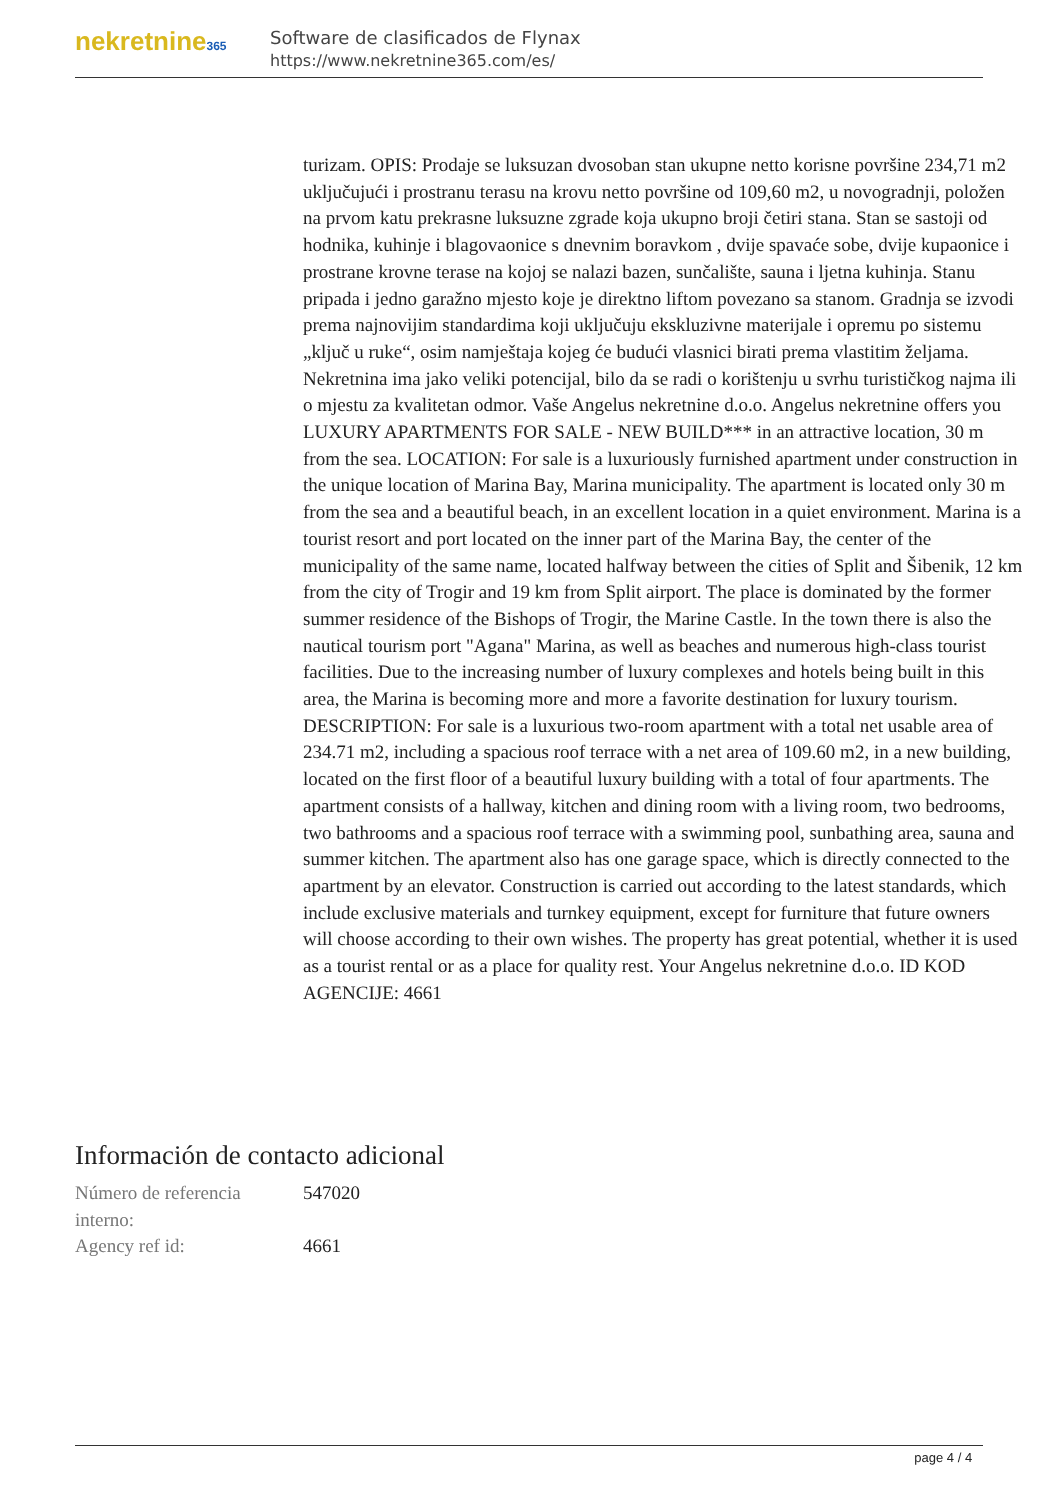nekretnine365
Software de clasificados de Flynax
https://www.nekretnine365.com/es/
turizam. OPIS: Prodaje se luksuzan dvosoban stan ukupne netto korisne površine 234,71 m2 uključujući i prostranu terasu na krovu netto površine od 109,60 m2, u novogradnji, položen na prvom katu prekrasne luksuzne zgrade koja ukupno broji četiri stana. Stan se sastoji od hodnika, kuhinje i blagovaonice s dnevnim boravkom , dvije spavaće sobe, dvije kupaonice i prostrane krovne terase na kojoj se nalazi bazen, sunčalište, sauna i ljetna kuhinja. Stanu pripada i jedno garažno mjesto koje je direktno liftom povezano sa stanom. Gradnja se izvodi prema najnovijim standardima koji uključuju ekskluzivne materijale i opremu po sistemu „ključ u ruke“, osim namještaja kojeg će budući vlasnici birati prema vlastitim željama. Nekretnina ima jako veliki potencijal, bilo da se radi o korištenju u svrhu turističkog najma ili o mjestu za kvalitetan odmor. Vaše Angelus nekretnine d.o.o. Angelus nekretnine offers you LUXURY APARTMENTS FOR SALE - NEW BUILD*** in an attractive location, 30 m from the sea. LOCATION: For sale is a luxuriously furnished apartment under construction in the unique location of Marina Bay, Marina municipality. The apartment is located only 30 m from the sea and a beautiful beach, in an excellent location in a quiet environment. Marina is a tourist resort and port located on the inner part of the Marina Bay, the center of the municipality of the same name, located halfway between the cities of Split and Šibenik, 12 km from the city of Trogir and 19 km from Split airport. The place is dominated by the former summer residence of the Bishops of Trogir, the Marine Castle. In the town there is also the nautical tourism port "Agana" Marina, as well as beaches and numerous high-class tourist facilities. Due to the increasing number of luxury complexes and hotels being built in this area, the Marina is becoming more and more a favorite destination for luxury tourism. DESCRIPTION: For sale is a luxurious two-room apartment with a total net usable area of 234.71 m2, including a spacious roof terrace with a net area of 109.60 m2, in a new building, located on the first floor of a beautiful luxury building with a total of four apartments. The apartment consists of a hallway, kitchen and dining room with a living room, two bedrooms, two bathrooms and a spacious roof terrace with a swimming pool, sunbathing area, sauna and summer kitchen. The apartment also has one garage space, which is directly connected to the apartment by an elevator. Construction is carried out according to the latest standards, which include exclusive materials and turnkey equipment, except for furniture that future owners will choose according to their own wishes. The property has great potential, whether it is used as a tourist rental or as a place for quality rest. Your Angelus nekretnine d.o.o. ID KOD AGENCIJE: 4661
Información de contacto adicional
| Número de referencia interno: | 547020 |
| Agency ref id: | 4661 |
page 4 / 4